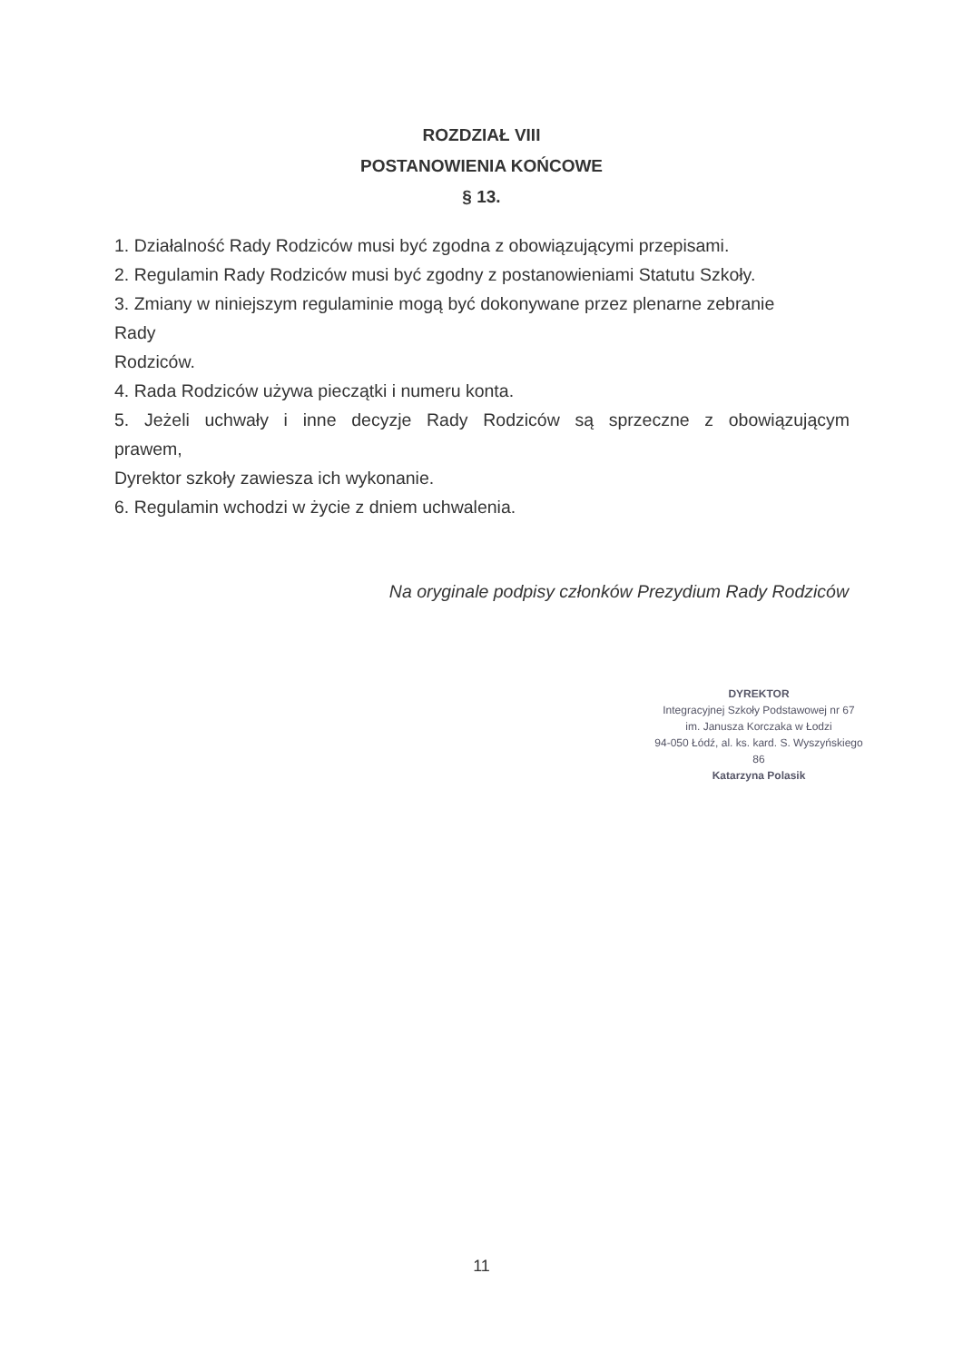ROZDZIAŁ VIII
POSTANOWIENIA KOŃCOWE
§ 13.
1. Działalność Rady Rodziców musi być zgodna z obowiązującymi przepisami.
2. Regulamin Rady Rodziców musi być zgodny z postanowieniami Statutu Szkoły.
3. Zmiany w niniejszym regulaminie mogą być dokonywane przez plenarne zebranie
Rady
Rodziców.
4. Rada Rodziców używa pieczątki i numeru konta.
5. Jeżeli uchwały i inne decyzje Rady Rodziców są sprzeczne z obowiązującym
prawem,
Dyrektor szkoły zawiesza ich wykonanie.
6. Regulamin wchodzi w życie z dniem uchwalenia.
Na oryginale podpisy członków Prezydium Rady Rodziców
DYREKTOR
Integracyjnej Szkoły Podstawowej nr 67
im. Janusza Korczaka w Łodzi
94-050 Łódź, al. ks. kard. S. Wyszyńskiego 86
Katarzyna Polasik
11